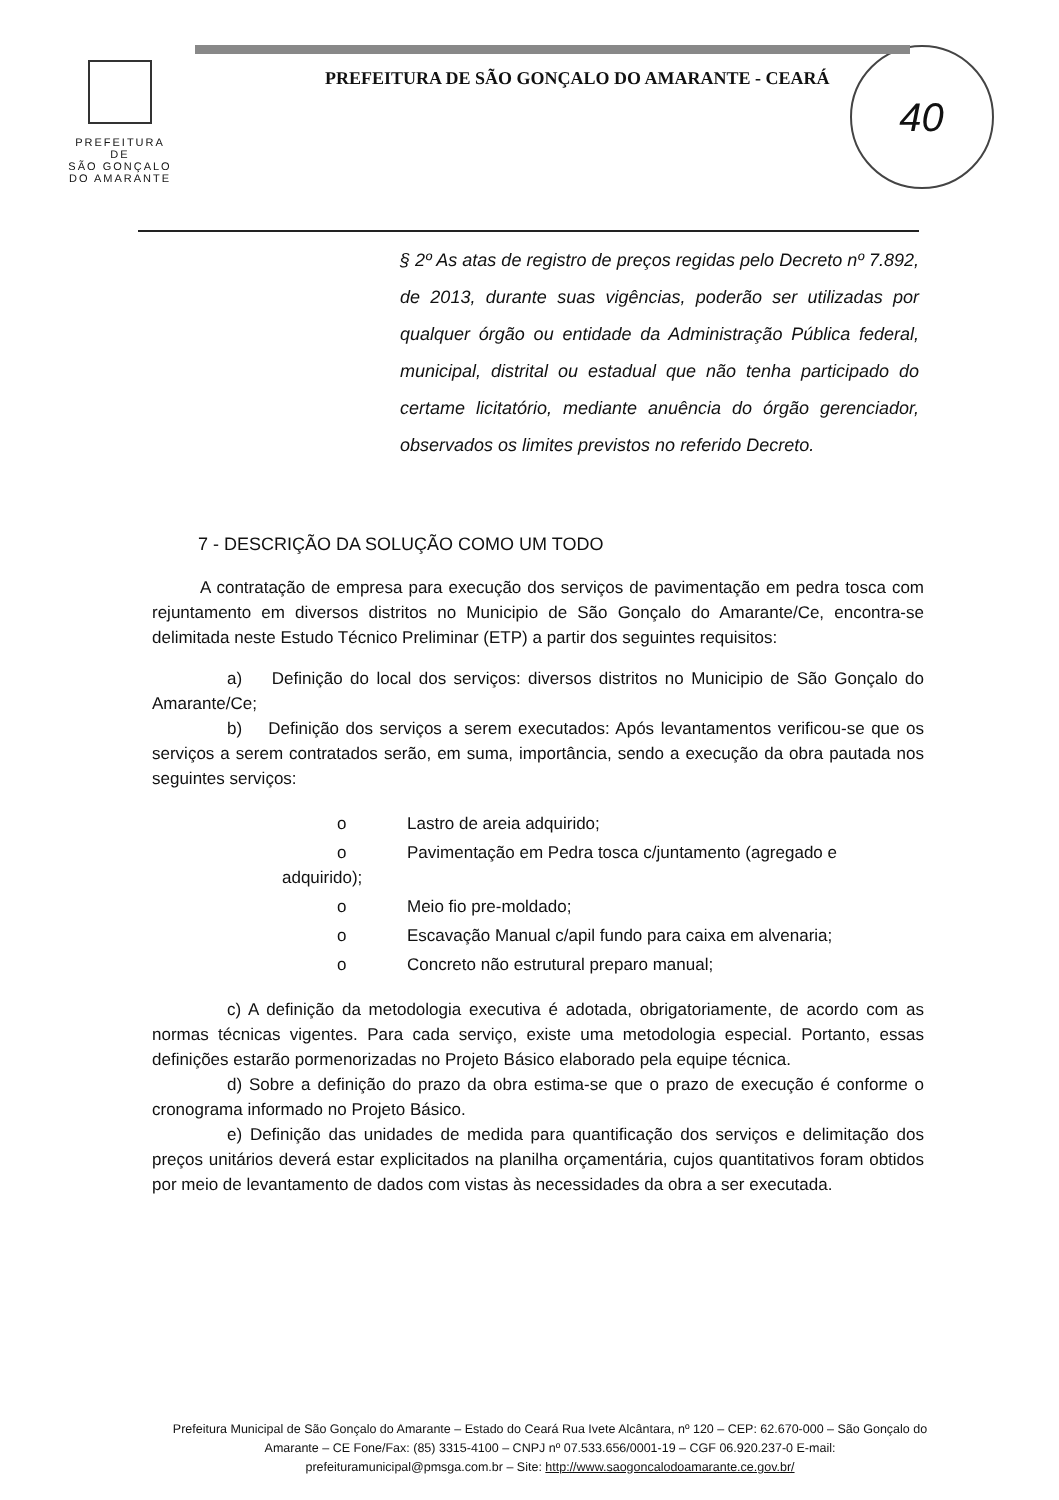PREFEITURA DE
SÃO GONÇALO
DO AMARANTE
PREFEITURA DE SÃO GONÇALO DO AMARANTE - CEARÁ
40
§ 2º As atas de registro de preços regidas pelo Decreto nº 7.892, de 2013, durante suas vigências, poderão ser utilizadas por qualquer órgão ou entidade da Administração Pública federal, municipal, distrital ou estadual que não tenha participado do certame licitatório, mediante anuência do órgão gerenciador, observados os limites previstos no referido Decreto.
7 - DESCRIÇÃO DA SOLUÇÃO COMO UM TODO
A contratação de empresa para execução dos serviços de pavimentação em pedra tosca com rejuntamento em diversos distritos no Municipio de São Gonçalo do Amarante/Ce, encontra-se delimitada neste Estudo Técnico Preliminar (ETP) a partir dos seguintes requisitos:
a) Definição do local dos serviços: diversos distritos no Municipio de São Gonçalo do Amarante/Ce;
b) Definição dos serviços a serem executados: Após levantamentos verificou-se que os serviços a serem contratados serão, em suma, importância, sendo a execução da obra pautada nos seguintes serviços:
o Lastro de areia adquirido;
o Pavimentação em Pedra tosca c/juntamento (agregado e
adquirido);
o Meio fio pre-moldado;
o Escavação Manual c/apil fundo para caixa em alvenaria;
o Concreto não estrutural preparo manual;
c) A definição da metodologia executiva é adotada, obrigatoriamente, de acordo com as normas técnicas vigentes. Para cada serviço, existe uma metodologia especial. Portanto, essas definições estarão pormenorizadas no Projeto Básico elaborado pela equipe técnica.
d) Sobre a definição do prazo da obra estima-se que o prazo de execução é conforme o cronograma informado no Projeto Básico.
e) Definição das unidades de medida para quantificação dos serviços e delimitação dos preços unitários deverá estar explicitados na planilha orçamentária, cujos quantitativos foram obtidos por meio de levantamento de dados com vistas às necessidades da obra a ser executada.
Prefeitura Municipal de São Gonçalo do Amarante – Estado do Ceará Rua Ivete Alcântara, nº 120 – CEP: 62.670-000 – São Gonçalo do Amarante – CE Fone/Fax: (85) 3315-4100 – CNPJ nº 07.533.656/0001-19 – CGF 06.920.237-0 E-mail: prefeituramunicipal@pmsga.com.br – Site: http://www.saogoncalodoamarante.ce.gov.br/